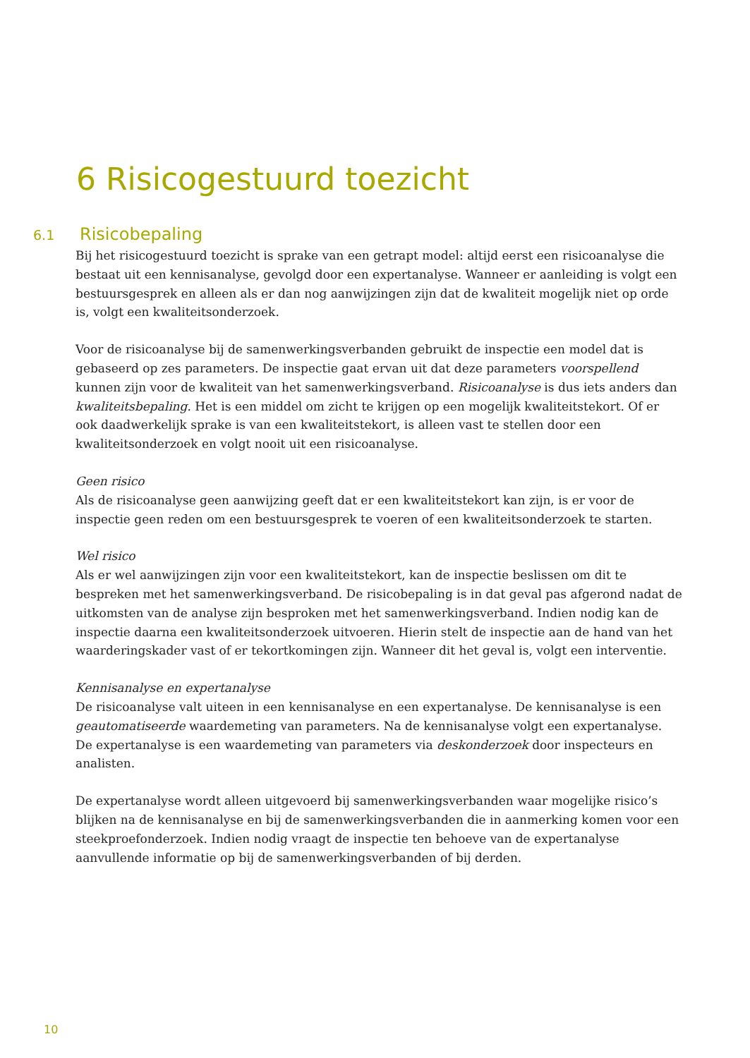6 Risicogestuurd toezicht
6.1 Risicobepaling
Bij het risicogestuurd toezicht is sprake van een getrapt model: altijd eerst een risicoanalyse die bestaat uit een kennisanalyse, gevolgd door een expertanalyse. Wanneer er aanleiding is volgt een bestuursgesprek en alleen als er dan nog aanwijzingen zijn dat de kwaliteit mogelijk niet op orde is, volgt een kwaliteitsonderzoek.
Voor de risicoanalyse bij de samenwerkingsverbanden gebruikt de inspectie een model dat is gebaseerd op zes parameters. De inspectie gaat ervan uit dat deze parameters voorspellend kunnen zijn voor de kwaliteit van het samenwerkingsverband. Risicoanalyse is dus iets anders dan kwaliteitsbepaling. Het is een middel om zicht te krijgen op een mogelijk kwaliteitstekort. Of er ook daadwerkelijk sprake is van een kwaliteitstekort, is alleen vast te stellen door een kwaliteitsonderzoek en volgt nooit uit een risicoanalyse.
Geen risico
Als de risicoanalyse geen aanwijzing geeft dat er een kwaliteitstekort kan zijn, is er voor de inspectie geen reden om een bestuursgesprek te voeren of een kwaliteitsonderzoek te starten.
Wel risico
Als er wel aanwijzingen zijn voor een kwaliteitstekort, kan de inspectie beslissen om dit te bespreken met het samenwerkingsverband. De risicobepaling is in dat geval pas afgerond nadat de uitkomsten van de analyse zijn besproken met het samenwerkingsverband. Indien nodig kan de inspectie daarna een kwaliteitsonderzoek uitvoeren. Hierin stelt de inspectie aan de hand van het waarderingskader vast of er tekortkomingen zijn. Wanneer dit het geval is, volgt een interventie.
Kennisanalyse en expertanalyse
De risicoanalyse valt uiteen in een kennisanalyse en een expertanalyse. De kennisanalyse is een geautomatiseerde waardemeting van parameters. Na de kennisanalyse volgt een expertanalyse. De expertanalyse is een waardemeting van parameters via deskonderzoek door inspecteurs en analisten.
De expertanalyse wordt alleen uitgevoerd bij samenwerkingsverbanden waar mogelijke risico’s blijken na de kennisanalyse en bij de samenwerkingsverbanden die in aanmerking komen voor een steekproefonderzoek. Indien nodig vraagt de inspectie ten behoeve van de expertanalyse aanvullende informatie op bij de samenwerkingsverbanden of bij derden.
10